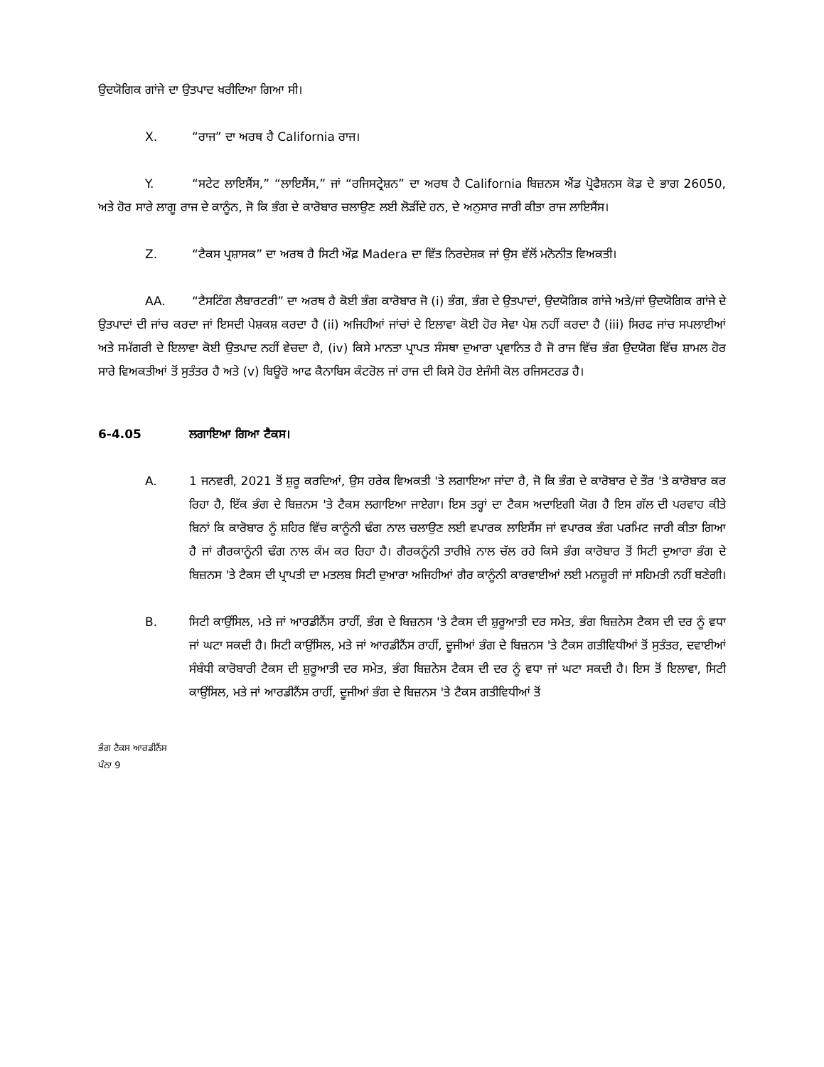ਉਦਯੋਗਿਕ ਗਾਂਜੇ ਦਾ ਉਤਪਾਦ ਖਰੀਦਿਆ ਗਿਆ ਸੀ।
X. “ਰਾਜ” ਦਾ ਅਰਥ ਹੈ California ਰਾਜ।
Y. “ਸਟੇਟ ਲਾਇਸੈਂਸ,” “ਲਾਇਸੈਂਸ,” ਜਾਂ “ਰਜਿਸਟ੍ਰੇਸ਼ਨ” ਦਾ ਅਰਥ ਹੈ California ਬਿਜ਼ਨਸ ਐਂਡ ਪ੍ਰੋਫੈਸ਼ਨਸ ਕੋਡ ਦੇ ਭਾਗ 26050, ਅਤੇ ਹੋਰ ਸਾਰੇ ਲਾਗੂ ਰਾਜ ਦੇ ਕਾਨੂੰਨ, ਜੋ ਕਿ ਭੰਗ ਦੇ ਕਾਰੋਬਾਰ ਚਲਾਉਣ ਲਈ ਲੋੜੀਂਦੇ ਹਨ, ਦੇ ਅਨੁਸਾਰ ਜਾਰੀ ਕੀਤਾ ਰਾਜ ਲਾਇਸੈਂਸ।
Z. “ਟੈਕਸ ਪ੍ਰਸ਼ਾਸਕ” ਦਾ ਅਰਥ ਹੈ ਸਿਟੀ ਔਫ਼ Madera ਦਾ ਵਿੱਤ ਨਿਰਦੇਸ਼ਕ ਜਾਂ ਉਸ ਵੱਲੋਂ ਮਨੋਨੀਤ ਵਿਅਕਤੀ।
AA. “ਟੈਸਟਿੰਗ ਲੈਬਾਰਟਰੀ” ਦਾ ਅਰਥ ਹੈ ਕੋਈ ਭੰਗ ਕਾਰੋਬਾਰ ਜੋ (i) ਭੰਗ, ਭੰਗ ਦੇ ਉਤਪਾਦਾਂ, ਉਦਯੋਗਿਕ ਗਾਂਜੇ ਅਤੇ/ਜਾਂ ਉਦਯੋਗਿਕ ਗਾਂਜੇ ਦੇ ਉਤਪਾਦਾਂ ਦੀ ਜਾਂਚ ਕਰਦਾ ਜਾਂ ਇਸਦੀ ਪੇਸ਼ਕਸ਼ ਕਰਦਾ ਹੈ (ii) ਅਜਿਹੀਆਂ ਜਾਂਚਾਂ ਦੇ ਇਲਾਵਾ ਕੋਈ ਹੋਰ ਸੇਵਾ ਪੇਸ਼ ਨਹੀਂ ਕਰਦਾ ਹੈ (iii) ਸਿਰਫ ਜਾਂਚ ਸਪਲਾਈਆਂ ਅਤੇ ਸਮੱਗਰੀ ਦੇ ਇਲਾਵਾ ਕੋਈ ਉਤਪਾਦ ਨਹੀਂ ਵੇਚਦਾ ਹੈ, (iv) ਕਿਸੇ ਮਾਨਤਾ ਪ੍ਰਾਪਤ ਸੰਸਥਾ ਦੁਆਰਾ ਪ੍ਰਵਾਨਿਤ ਹੈ ਜੋ ਰਾਜ ਵਿੱਚ ਭੰਗ ਉਦਯੋਗ ਵਿੱਚ ਸ਼ਾਮਲ ਹੋਰ ਸਾਰੇ ਵਿਅਕਤੀਆਂ ਤੋਂ ਸੁਤੰਤਰ ਹੈ ਅਤੇ (v) ਬਿਊਰੋ ਆਫ ਕੈਨਾਬਿਸ ਕੰਟਰੋਲ ਜਾਂ ਰਾਜ ਦੀ ਕਿਸੇ ਹੋਰ ਏਜੰਸੀ ਕੋਲ ਰਜਿਸਟਰਡ ਹੈ।
6-4.05 ਲਗਾਇਆ ਗਿਆ ਟੈਕਸ।
A. 1 ਜਨਵਰੀ, 2021 ਤੋਂ ਸ਼ੁਰੂ ਕਰਦਿਆਂ, ਉਸ ਹਰੇਕ ਵਿਅਕਤੀ 'ਤੇ ਲਗਾਇਆ ਜਾਂਦਾ ਹੈ, ਜੋ ਕਿ ਭੰਗ ਦੇ ਕਾਰੋਬਾਰ ਦੇ ਤੌਰ 'ਤੇ ਕਾਰੋਬਾਰ ਕਰ ਰਿਹਾ ਹੈ, ਇੱਕ ਭੰਗ ਦੇ ਬਿਜ਼ਨਸ 'ਤੇ ਟੈਕਸ ਲਗਾਇਆ ਜਾਏਗਾ। ਇਸ ਤਰ੍ਹਾਂ ਦਾ ਟੈਕਸ ਅਦਾਇਗੀ ਯੋਗ ਹੈ ਇਸ ਗੱਲ ਦੀ ਪਰਵਾਹ ਕੀਤੇ ਬਿਨਾਂ ਕਿ ਕਾਰੋਬਾਰ ਨੂੰ ਸ਼ਹਿਰ ਵਿੱਚ ਕਾਨੂੰਨੀ ਢੰਗ ਨਾਲ ਚਲਾਉਣ ਲਈ ਵਪਾਰਕ ਲਾਇਸੈਂਸ ਜਾਂ ਵਪਾਰਕ ਭੰਗ ਪਰਮਿਟ ਜਾਰੀ ਕੀਤਾ ਗਿਆ ਹੈ ਜਾਂ ਗੈਰਕਾਨੂੰਨੀ ਢੰਗ ਨਾਲ ਕੰਮ ਕਰ ਰਿਹਾ ਹੈ। ਗੈਰਕਨੂੰਨੀ ਤਾਰੀਖ਼ੇ ਨਾਲ ਚੱਲ ਰਹੇ ਕਿਸੇ ਭੰਗ ਕਾਰੋਬਾਰ ਤੋਂ ਸਿਟੀ ਦੁਆਰਾ ਭੰਗ ਦੇ ਬਿਜ਼ਨਸ 'ਤੇ ਟੈਕਸ ਦੀ ਪ੍ਰਾਪਤੀ ਦਾ ਮਤਲਬ ਸਿਟੀ ਦੁਆਰਾ ਅਜਿਹੀਆਂ ਗੈਰ ਕਾਨੂੰਨੀ ਕਾਰਵਾਈਆਂ ਲਈ ਮਨਜ਼ੂਰੀ ਜਾਂ ਸਹਿਮਤੀ ਨਹੀਂ ਬਣੇਗੀ।
B. ਸਿਟੀ ਕਾਉਂਸਿਲ, ਮਤੇ ਜਾਂ ਆਰਡੀਨੈਂਸ ਰਾਹੀਂ, ਭੰਗ ਦੇ ਬਿਜ਼ਨਸ 'ਤੇ ਟੈਕਸ ਦੀ ਸ਼ੁਰੂਆਤੀ ਦਰ ਸਮੇਤ, ਭੰਗ ਬਿਜ਼ਨੇਸ ਟੈਕਸ ਦੀ ਦਰ ਨੂੰ ਵਧਾ ਜਾਂ ਘਟਾ ਸਕਦੀ ਹੈ। ਸਿਟੀ ਕਾਉਂਸਿਲ, ਮਤੇ ਜਾਂ ਆਰਡੀਨੈਂਸ ਰਾਹੀਂ, ਦੂਜੀਆਂ ਭੰਗ ਦੇ ਬਿਜ਼ਨਸ 'ਤੇ ਟੈਕਸ ਗਤੀਵਿਧੀਆਂ ਤੋਂ ਸੁਤੰਤਰ, ਦਵਾਈਆਂ ਸੰਬੰਧੀ ਕਾਰੋਬਾਰੀ ਟੈਕਸ ਦੀ ਸ਼ੁਰੂਆਤੀ ਦਰ ਸਮੇਤ, ਭੰਗ ਬਿਜ਼ਨੇਸ ਟੈਕਸ ਦੀ ਦਰ ਨੂੰ ਵਧਾ ਜਾਂ ਘਟਾ ਸਕਦੀ ਹੈ। ਇਸ ਤੋਂ ਇਲਾਵਾ, ਸਿਟੀ ਕਾਉਂਸਿਲ, ਮਤੇ ਜਾਂ ਆਰਡੀਨੈਂਸ ਰਾਹੀਂ, ਦੂਜੀਆਂ ਭੰਗ ਦੇ ਬਿਜ਼ਨਸ 'ਤੇ ਟੈਕਸ ਗਤੀਵਿਧੀਆਂ ਤੋਂ
ਭੰਗ ਟੈਕਸ ਆਰਡੀਨੈਂਸ
ਪੰਨਾ 9